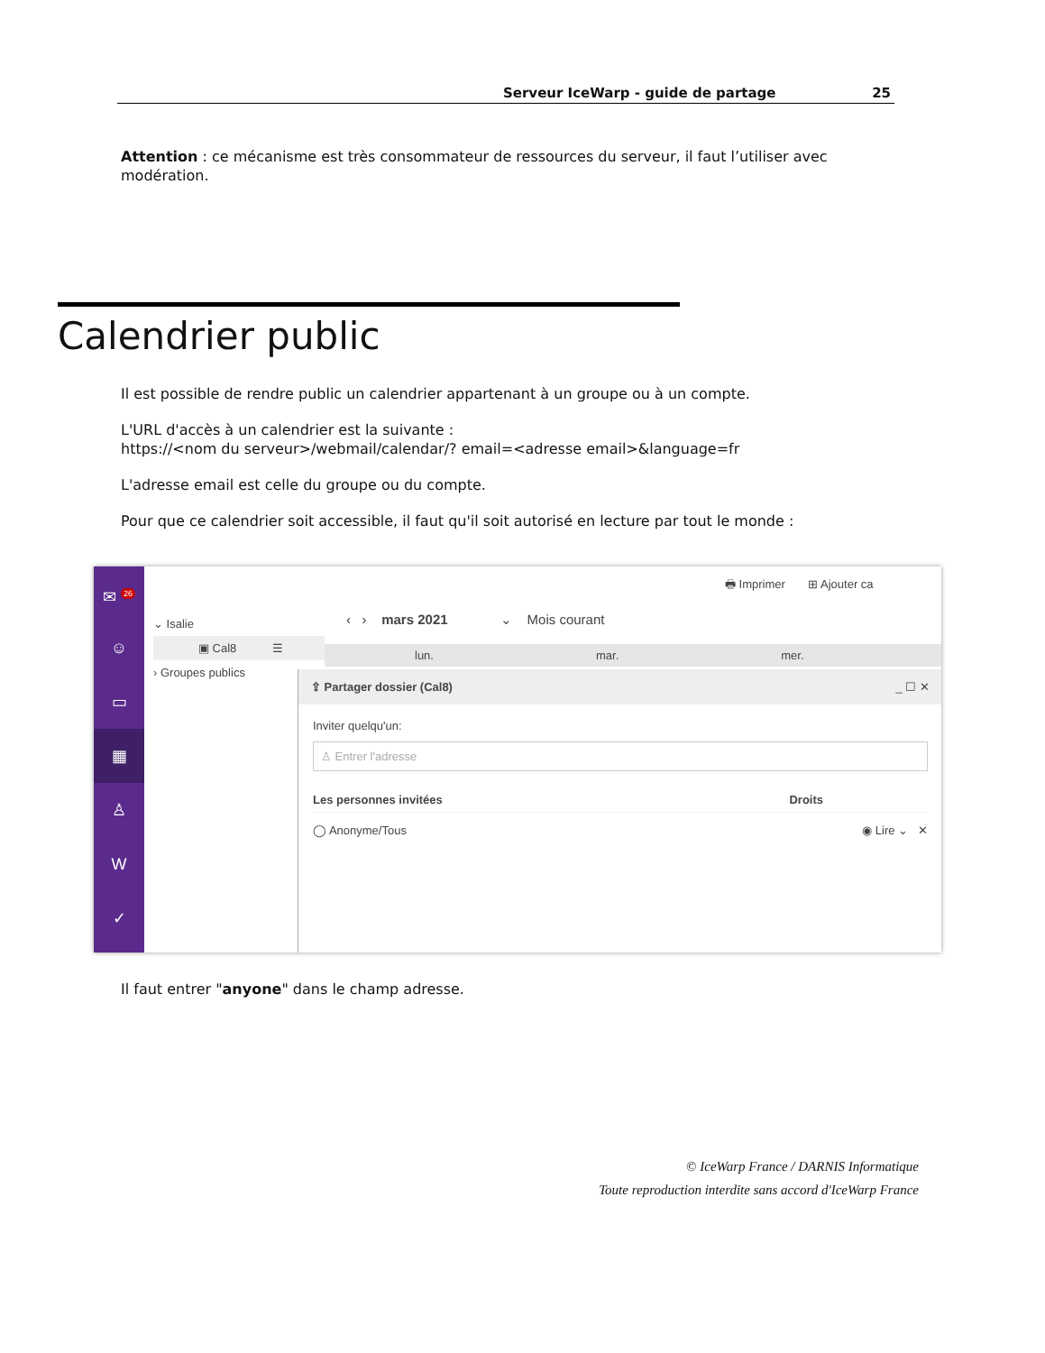Serveur IceWarp - guide de partage 25
Attention : ce mécanisme est très consommateur de ressources du serveur, il faut l’utiliser avec modération.
Calendrier public
Il est possible de rendre public un calendrier appartenant à un groupe ou à un compte.
L'URL d'accès à un calendrier est la suivante :
https://<nom du serveur>/webmail/calendar/? email=<adresse email>&language=fr
L'adresse email est celle du groupe ou du compte.
Pour que ce calendrier soit accessible, il faut qu'il soit autorisé en lecture par tout le monde :
✉ <sup>26</sup>
☺
▭
▦
♙
W
✓
🖶 Imprimer ⊞ Ajouter ca
⌄ Isalie
▣ Cal8 ☰
› Groupes publics
‹ › mars 2021 ⌄ Mois courant
lun. mar. mer.
⇪ Partager dossier (Cal8) _ ☐ ✕
Inviter quelqu'un:
♙ Entrer l'adresse
Les personnes invitées Droits
◯ Anonyme/Tous ◉ Lire ⌄ ✕
Il faut entrer "anyone" dans le champ adresse.
© IceWarp France / DARNIS Informatique
Toute reproduction interdite sans accord d'IceWarp France